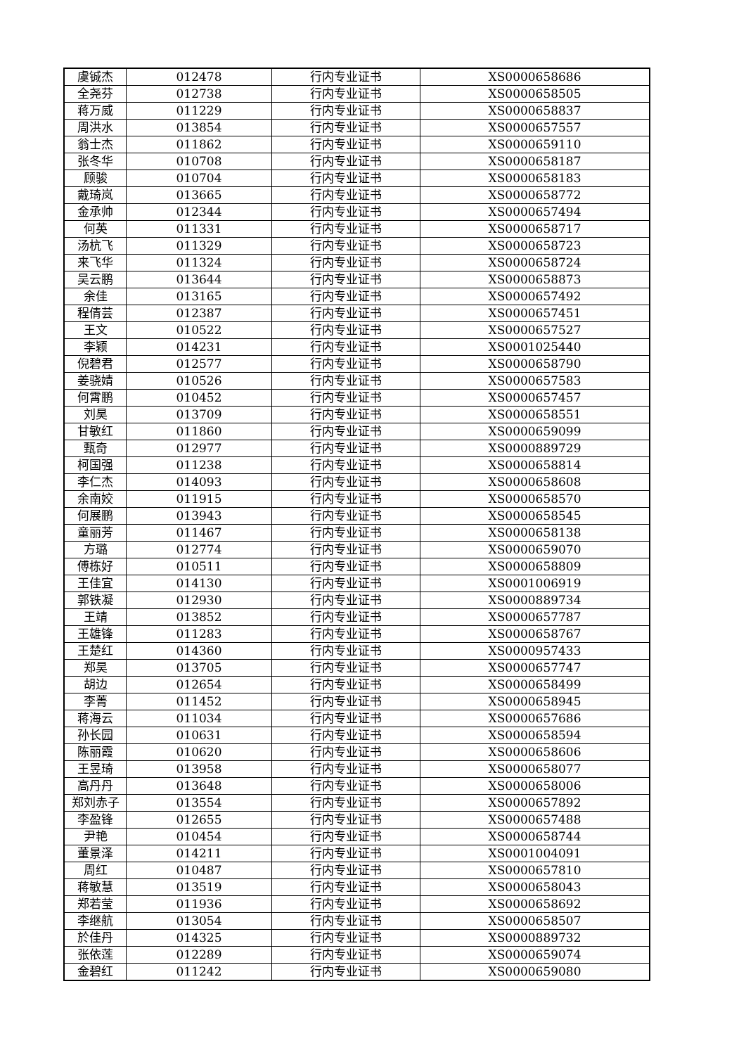| 虞铖杰 | 012478 | 行内专业证书 | XS0000658686 |
| 全尧芬 | 012738 | 行内专业证书 | XS0000658505 |
| 蒋万威 | 011229 | 行内专业证书 | XS0000658837 |
| 周洪水 | 013854 | 行内专业证书 | XS0000657557 |
| 翁士杰 | 011862 | 行内专业证书 | XS0000659110 |
| 张冬华 | 010708 | 行内专业证书 | XS0000658187 |
| 顾骏 | 010704 | 行内专业证书 | XS0000658183 |
| 戴琦岚 | 013665 | 行内专业证书 | XS0000658772 |
| 金承帅 | 012344 | 行内专业证书 | XS0000657494 |
| 何英 | 011331 | 行内专业证书 | XS0000658717 |
| 汤杭飞 | 011329 | 行内专业证书 | XS0000658723 |
| 来飞华 | 011324 | 行内专业证书 | XS0000658724 |
| 吴云鹏 | 013644 | 行内专业证书 | XS0000658873 |
| 余佳 | 013165 | 行内专业证书 | XS0000657492 |
| 程倩芸 | 012387 | 行内专业证书 | XS0000657451 |
| 王文 | 010522 | 行内专业证书 | XS0000657527 |
| 李颖 | 014231 | 行内专业证书 | XS0001025440 |
| 倪碧君 | 012577 | 行内专业证书 | XS0000658790 |
| 姜骁婧 | 010526 | 行内专业证书 | XS0000657583 |
| 何霄鹏 | 010452 | 行内专业证书 | XS0000657457 |
| 刘昊 | 013709 | 行内专业证书 | XS0000658551 |
| 甘敏红 | 011860 | 行内专业证书 | XS0000659099 |
| 甄奇 | 012977 | 行内专业证书 | XS0000889729 |
| 柯国强 | 011238 | 行内专业证书 | XS0000658814 |
| 李仁杰 | 014093 | 行内专业证书 | XS0000658608 |
| 余南姣 | 011915 | 行内专业证书 | XS0000658570 |
| 何展鹏 | 013943 | 行内专业证书 | XS0000658545 |
| 童丽芳 | 011467 | 行内专业证书 | XS0000658138 |
| 方璐 | 012774 | 行内专业证书 | XS0000659070 |
| 傅栋好 | 010511 | 行内专业证书 | XS0000658809 |
| 王佳宜 | 014130 | 行内专业证书 | XS0001006919 |
| 郭铁凝 | 012930 | 行内专业证书 | XS0000889734 |
| 王靖 | 013852 | 行内专业证书 | XS0000657787 |
| 王雄锋 | 011283 | 行内专业证书 | XS0000658767 |
| 王楚红 | 014360 | 行内专业证书 | XS0000957433 |
| 郑昊 | 013705 | 行内专业证书 | XS0000657747 |
| 胡边 | 012654 | 行内专业证书 | XS0000658499 |
| 李菁 | 011452 | 行内专业证书 | XS0000658945 |
| 蒋海云 | 011034 | 行内专业证书 | XS0000657686 |
| 孙长园 | 010631 | 行内专业证书 | XS0000658594 |
| 陈丽霞 | 010620 | 行内专业证书 | XS0000658606 |
| 王昱琦 | 013958 | 行内专业证书 | XS0000658077 |
| 高丹丹 | 013648 | 行内专业证书 | XS0000658006 |
| 郑刘赤子 | 013554 | 行内专业证书 | XS0000657892 |
| 李盈锋 | 012655 | 行内专业证书 | XS0000657488 |
| 尹艳 | 010454 | 行内专业证书 | XS0000658744 |
| 董景泽 | 014211 | 行内专业证书 | XS0001004091 |
| 周红 | 010487 | 行内专业证书 | XS0000657810 |
| 蒋敏慧 | 013519 | 行内专业证书 | XS0000658043 |
| 郑若莹 | 011936 | 行内专业证书 | XS0000658692 |
| 李继航 | 013054 | 行内专业证书 | XS0000658507 |
| 於佳丹 | 014325 | 行内专业证书 | XS0000889732 |
| 张依莲 | 012289 | 行内专业证书 | XS0000659074 |
| 金碧红 | 011242 | 行内专业证书 | XS0000659080 |